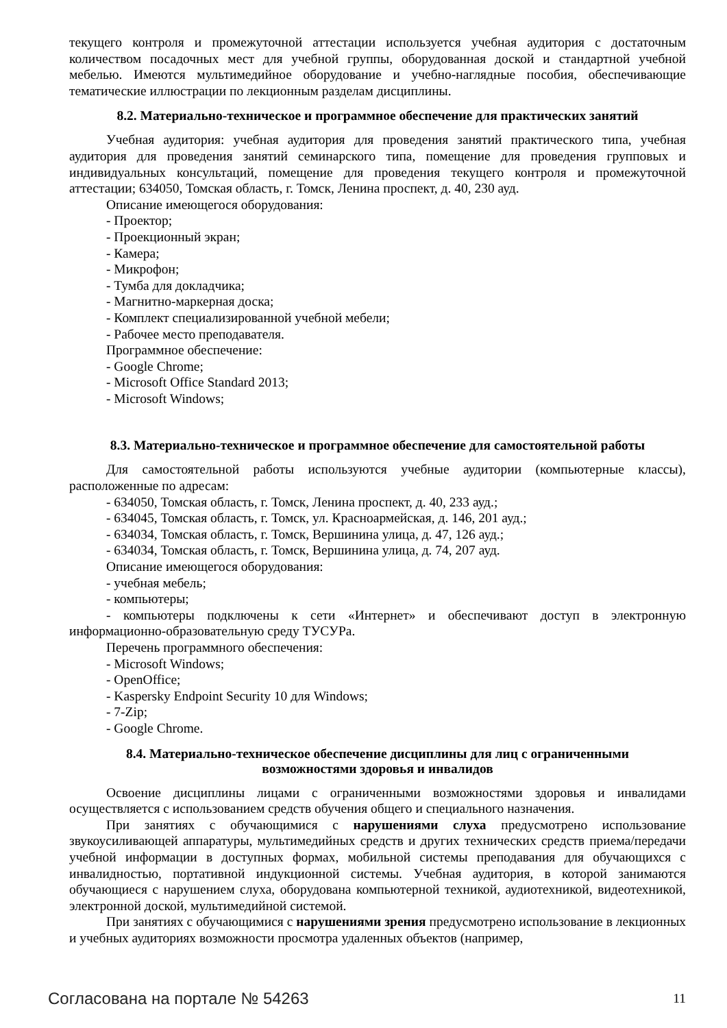текущего контроля и промежуточной аттестации используется учебная аудитория с достаточным количеством посадочных мест для учебной группы, оборудованная доской и стандартной учебной мебелью. Имеются мультимедийное оборудование и учебно-наглядные пособия, обеспечивающие тематические иллюстрации по лекционным разделам дисциплины.
8.2. Материально-техническое и программное обеспечение для практических занятий
Учебная аудитория: учебная аудитория для проведения занятий практического типа, учебная аудитория для проведения занятий семинарского типа, помещение для проведения групповых и индивидуальных консультаций, помещение для проведения текущего контроля и промежуточной аттестации; 634050, Томская область, г. Томск, Ленина проспект, д. 40, 230 ауд.
Описание имеющегося оборудования:
- Проектор;
- Проекционный экран;
- Камера;
- Микрофон;
- Тумба для докладчика;
- Магнитно-маркерная доска;
- Комплект специализированной учебной мебели;
- Рабочее место преподавателя.
Программное обеспечение:
- Google Chrome;
- Microsoft Office Standard 2013;
- Microsoft Windows;
8.3. Материально-техническое и программное обеспечение для самостоятельной работы
Для самостоятельной работы используются учебные аудитории (компьютерные классы), расположенные по адресам:
- 634050, Томская область, г. Томск, Ленина проспект, д. 40, 233 ауд.;
- 634045, Томская область, г. Томск, ул. Красноармейская, д. 146, 201 ауд.;
- 634034, Томская область, г. Томск, Вершинина улица, д. 47, 126 ауд.;
- 634034, Томская область, г. Томск, Вершинина улица, д. 74, 207 ауд.
Описание имеющегося оборудования:
- учебная мебель;
- компьютеры;
- компьютеры подключены к сети «Интернет» и обеспечивают доступ в электронную информационно-образовательную среду ТУСУРа.
Перечень программного обеспечения:
- Microsoft Windows;
- OpenOffice;
- Kaspersky Endpoint Security 10 для Windows;
- 7-Zip;
- Google Chrome.
8.4. Материально-техническое обеспечение дисциплины для лиц с ограниченными
возможностями здоровья и инвалидов
Освоение дисциплины лицами с ограниченными возможностями здоровья и инвалидами осуществляется с использованием средств обучения общего и специального назначения.
При занятиях с обучающимися с нарушениями слуха предусмотрено использование звукоусиливающей аппаратуры, мультимедийных средств и других технических средств приема/передачи учебной информации в доступных формах, мобильной системы преподавания для обучающихся с инвалидностью, портативной индукционной системы. Учебная аудитория, в которой занимаются обучающиеся с нарушением слуха, оборудована компьютерной техникой, аудиотехникой, видеотехникой, электронной доской, мультимедийной системой.
При занятиях с обучающимися с нарушениями зрения предусмотрено использование в лекционных и учебных аудиториях возможности просмотра удаленных объектов (например,
Согласована на портале № 54263 11